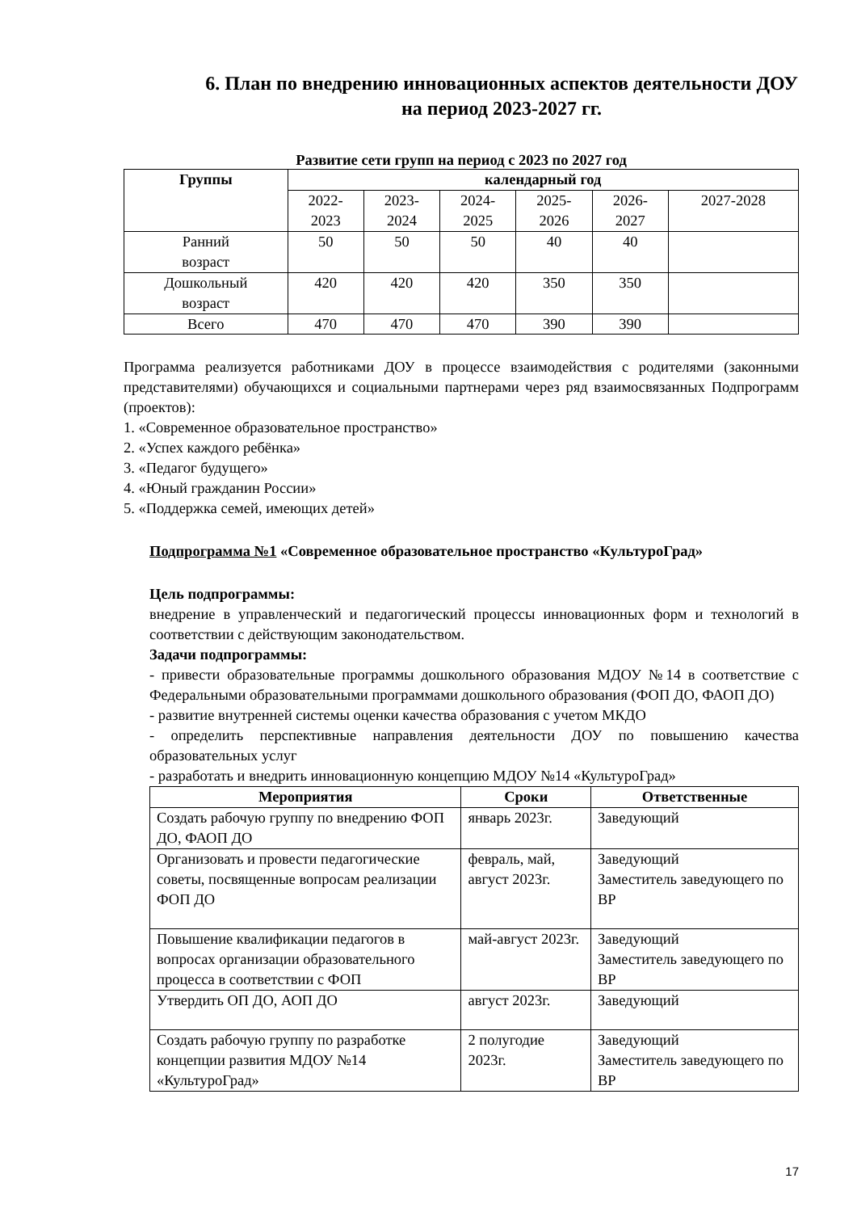6. План по внедрению инновационных аспектов деятельности ДОУ на период 2023-2027 гг.
Развитие сети групп на период с 2023 по 2027 год
| Группы | календарный год | | | | | |
| --- | --- | --- | --- | --- | --- | --- |
| | 2022- 2023 | 2023- 2024 | 2024- 2025 | 2025- 2026 | 2026- 2027 | 2027-2028 |
| Ранний возраст | 50 | 50 | 50 | 40 | 40 | |
| Дошкольный возраст | 420 | 420 | 420 | 350 | 350 | |
| Всего | 470 | 470 | 470 | 390 | 390 | |
Программа реализуется работниками ДОУ в процессе взаимодействия с родителями (законными представителями) обучающихся и социальными партнерами через ряд взаимосвязанных Подпрограмм (проектов):
1. «Современное образовательное пространство»
2. «Успех каждого ребёнка»
3. «Педагог будущего»
4. «Юный гражданин России»
5. «Поддержка семей, имеющих детей»
Подпрограмма №1 «Современное образовательное пространство «КультуроГрад»
Цель подпрограммы:
внедрение в управленческий и педагогический процессы инновационных форм и технологий в соответствии с действующим законодательством.
Задачи подпрограммы:
- привести образовательные программы дошкольного образования МДОУ №14 в соответствие с Федеральными образовательными программами дошкольного образования (ФОП ДО, ФАОП ДО)
- развитие внутренней системы оценки качества образования с учетом МКДО
- определить перспективные направления деятельности ДОУ по повышению качества образовательных услуг
- разработать и внедрить инновационную концепцию МДОУ №14 «КультуроГрад»
| Мероприятия | Сроки | Ответственные |
| --- | --- | --- |
| Создать рабочую группу по внедрению ФОП ДО, ФАОП ДО | январь 2023г. | Заведующий |
| Организовать и провести педагогические советы, посвященные вопросам реализации ФОП ДО | февраль, май, август 2023г. | Заведующий Заместитель заведующего по ВР |
| Повышение квалификации педагогов в вопросах организации образовательного процесса в соответствии с ФОП | май-август 2023г. | Заведующий Заместитель заведующего по ВР |
| Утвердить ОП ДО, АОП ДО | август 2023г. | Заведующий |
| Создать рабочую группу по разработке концепции развития МДОУ №14 «КультуроГрад» | 2 полугодие 2023г. | Заведующий Заместитель заведующего по ВР |
17